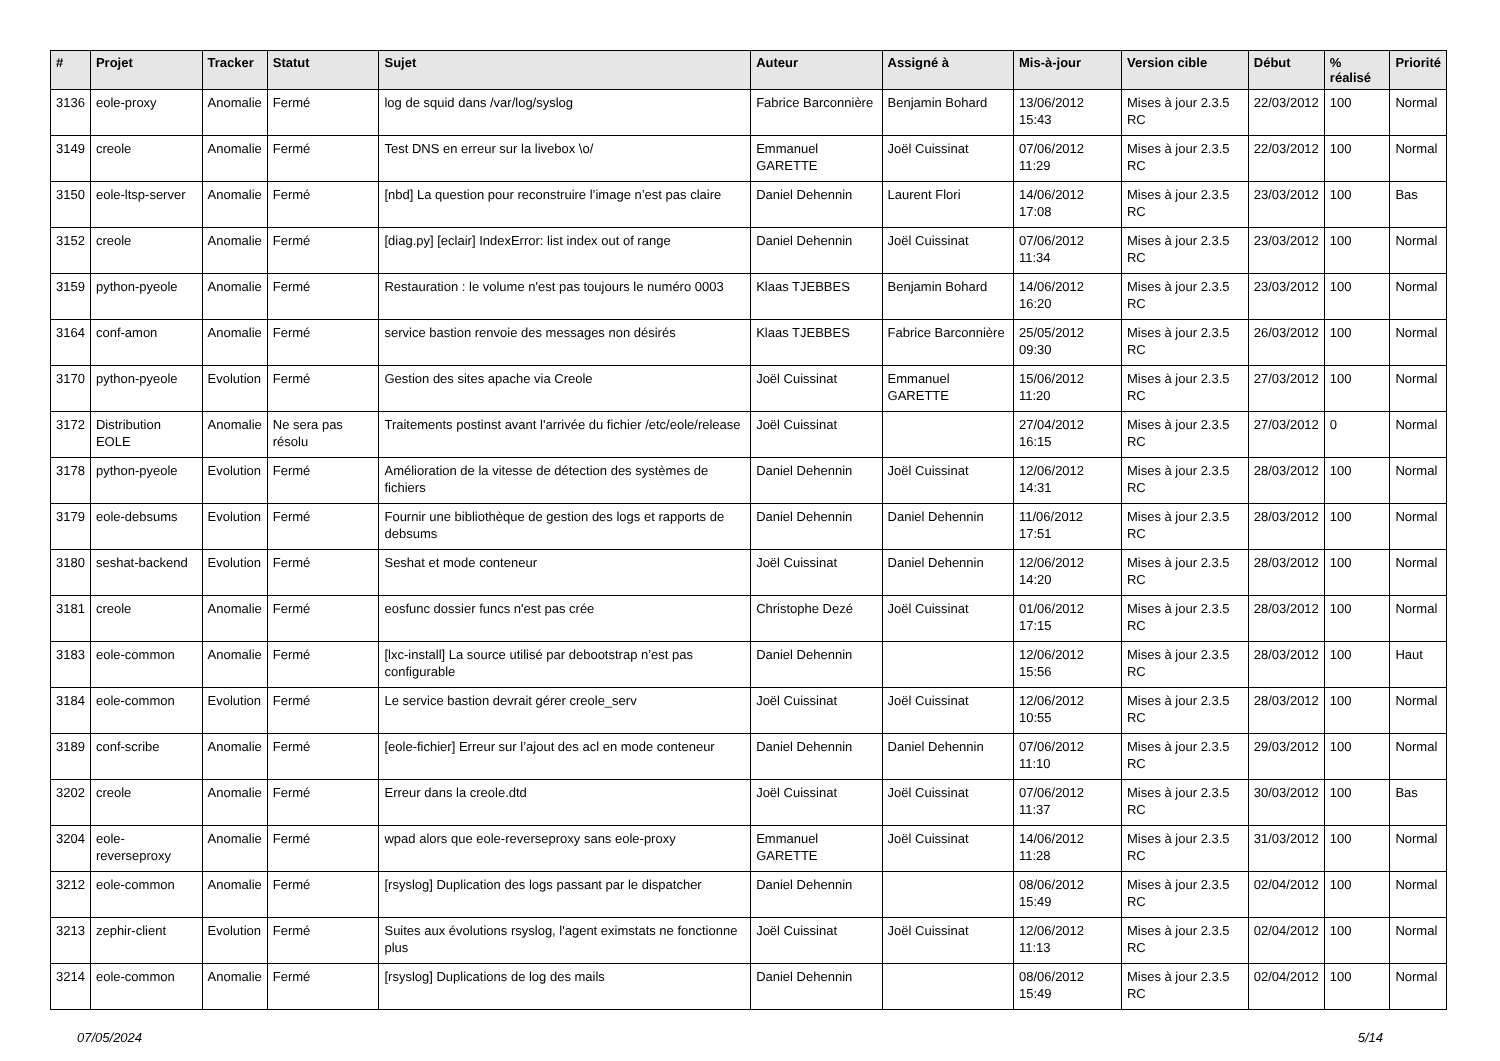| # | Projet | Tracker | Statut | Sujet | Auteur | Assigné à | Mis-à-jour | Version cible | Début | % réalisé | Priorité |
| --- | --- | --- | --- | --- | --- | --- | --- | --- | --- | --- | --- |
| 3136 | eole-proxy | Anomalie | Fermé | log de squid dans /var/log/syslog | Fabrice Barconnière | Benjamin Bohard | 13/06/2012 15:43 | Mises à jour 2.3.5 RC | 22/03/2012 | 100 | Normal |
| 3149 | creole | Anomalie | Fermé | Test DNS en erreur sur la livebox \o/ | Emmanuel GARETTE | Joël Cuissinat | 07/06/2012 11:29 | Mises à jour 2.3.5 RC | 22/03/2012 | 100 | Normal |
| 3150 | eole-ltsp-server | Anomalie | Fermé | [nbd] La question pour reconstruire l’image n’est pas claire | Daniel Dehennin | Laurent Flori | 14/06/2012 17:08 | Mises à jour 2.3.5 RC | 23/03/2012 | 100 | Bas |
| 3152 | creole | Anomalie | Fermé | [diag.py] [eclair] IndexError: list index out of range | Daniel Dehennin | Joël Cuissinat | 07/06/2012 11:34 | Mises à jour 2.3.5 RC | 23/03/2012 | 100 | Normal |
| 3159 | python-pyeole | Anomalie | Fermé | Restauration : le volume n'est pas toujours le numéro 0003 | Klaas TJEBBES | Benjamin Bohard | 14/06/2012 16:20 | Mises à jour 2.3.5 RC | 23/03/2012 | 100 | Normal |
| 3164 | conf-amon | Anomalie | Fermé | service bastion renvoie des messages non désirés | Klaas TJEBBES | Fabrice Barconnière | 25/05/2012 09:30 | Mises à jour 2.3.5 RC | 26/03/2012 | 100 | Normal |
| 3170 | python-pyeole | Evolution | Fermé | Gestion des sites apache via Creole | Joël Cuissinat | Emmanuel GARETTE | 15/06/2012 11:20 | Mises à jour 2.3.5 RC | 27/03/2012 | 100 | Normal |
| 3172 | Distribution EOLE | Anomalie | Ne sera pas résolu | Traitements postinst avant l'arrivée du fichier /etc/eole/release | Joël Cuissinat | | 27/04/2012 16:15 | Mises à jour 2.3.5 RC | 27/03/2012 | 0 | Normal |
| 3178 | python-pyeole | Evolution | Fermé | Amélioration de la vitesse de détection des systèmes de fichiers | Daniel Dehennin | Joël Cuissinat | 12/06/2012 14:31 | Mises à jour 2.3.5 RC | 28/03/2012 | 100 | Normal |
| 3179 | eole-debsums | Evolution | Fermé | Fournir une bibliothèque de gestion des logs et rapports de debsums | Daniel Dehennin | Daniel Dehennin | 11/06/2012 17:51 | Mises à jour 2.3.5 RC | 28/03/2012 | 100 | Normal |
| 3180 | seshat-backend | Evolution | Fermé | Seshat et mode conteneur | Joël Cuissinat | Daniel Dehennin | 12/06/2012 14:20 | Mises à jour 2.3.5 RC | 28/03/2012 | 100 | Normal |
| 3181 | creole | Anomalie | Fermé | eosfunc dossier funcs n'est pas crée | Christophe Dezé | Joël Cuissinat | 01/06/2012 17:15 | Mises à jour 2.3.5 RC | 28/03/2012 | 100 | Normal |
| 3183 | eole-common | Anomalie | Fermé | [lxc-install] La source utilisé par debootstrap n’est pas configurable | Daniel Dehennin | | 12/06/2012 15:56 | Mises à jour 2.3.5 RC | 28/03/2012 | 100 | Haut |
| 3184 | eole-common | Evolution | Fermé | Le service bastion devrait gérer creole_serv | Joël Cuissinat | Joël Cuissinat | 12/06/2012 10:55 | Mises à jour 2.3.5 RC | 28/03/2012 | 100 | Normal |
| 3189 | conf-scribe | Anomalie | Fermé | [eole-fichier] Erreur sur l’ajout des acl en mode conteneur | Daniel Dehennin | Daniel Dehennin | 07/06/2012 11:10 | Mises à jour 2.3.5 RC | 29/03/2012 | 100 | Normal |
| 3202 | creole | Anomalie | Fermé | Erreur dans la creole.dtd | Joël Cuissinat | Joël Cuissinat | 07/06/2012 11:37 | Mises à jour 2.3.5 RC | 30/03/2012 | 100 | Bas |
| 3204 | eole-reverseproxy | Anomalie | Fermé | wpad alors que eole-reverseproxy sans eole-proxy | Emmanuel GARETTE | Joël Cuissinat | 14/06/2012 11:28 | Mises à jour 2.3.5 RC | 31/03/2012 | 100 | Normal |
| 3212 | eole-common | Anomalie | Fermé | [rsyslog] Duplication des logs passant par le dispatcher | Daniel Dehennin | | 08/06/2012 15:49 | Mises à jour 2.3.5 RC | 02/04/2012 | 100 | Normal |
| 3213 | zephir-client | Evolution | Fermé | Suites aux évolutions rsyslog, l'agent eximstats ne fonctionne plus | Joël Cuissinat | Joël Cuissinat | 12/06/2012 11:13 | Mises à jour 2.3.5 RC | 02/04/2012 | 100 | Normal |
| 3214 | eole-common | Anomalie | Fermé | [rsyslog] Duplications de log des mails | Daniel Dehennin | | 08/06/2012 15:49 | Mises à jour 2.3.5 RC | 02/04/2012 | 100 | Normal |
07/05/2024 5/14